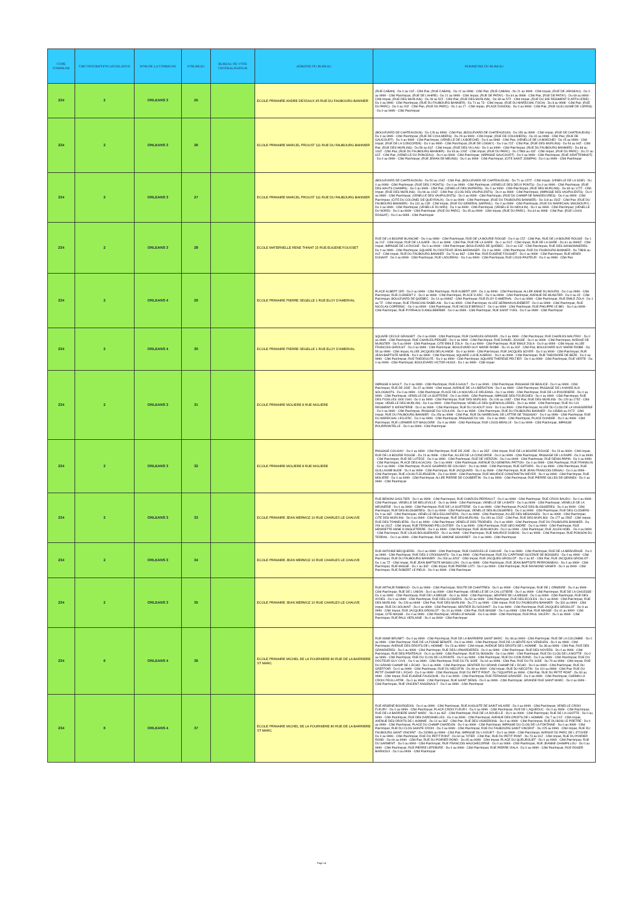| CODE COMMUNE | CIRCONSCRIPTION LEGISLATIVE | NOM DE LA COMMUNE | N°BUREAU | BUREAU DE VOTE CENTRALISATEUR | ADRESSE DU BUREAU | PERIMETRE DU BUREAU |
| --- | --- | --- | --- | --- | --- | --- |
| 234 | 2 | ORLEANS 3 | 25 | | ECOLE PRIMAIRE ANDRE DESSAUX 45 RUE DU FAUBOURG BANNIER | (RUE CABAN) - Du 0 au 10Z - Côté Pair, (RUE CABAN) - Du 12 au 9998 - Côté Pair, (RUE CABAN) - Du 21 au 9999 - Côté Impair, (RUE DE JARGEAU) - Du 0 au 9999 - Côté Pair/Impair, (RUE DE LAHIRE) - Du 21 au 9999 - Côté Impair, (RUE DE PATAY) - Du 64 au 9998 - Côté Pair, (RUE DE PATAY) - Du 69 au 9999 - Côté Impair, (RUE DES MURLINS) - Du 28 au 52Z - Côté Pair, (RUE DES MURLINS) - Du 39 au 57Z - Côté Impair, (RUE DU 30E REGIMENT D ARTILLERIE) - Du 0 au 9999 - Côté Pair/Impair, (RUE DU FAUBOURG BANNIER) - Du 71 au 73 - Côté Impair, (RUE DU MARECHAL FOCH) - Du 8 au 9998 - Côté Pair, (RUE DU PARC) - Du 0 au 20Z - Côté Pair, (RUE DU PARC) - Du 1 au 17 - Côté Impair, (PLACE DUNOIS) - Du 0 au 9998 - Côté Pair, (RUE GUILLAUME DE LORRIS) - Du 0 au 9999 - Côté Pair/Impair |
| 234 | 2 | ORLEANS 3 | 26 | | ECOLE PRIMAIRE MARCEL PROUST 111 RUE DU FAUBOURG BANNIER | (BOULEVARD DE CHATEAUDUN) - Du 128 au 9998 - Côté Pair, (BOULEVARD DE CHATEAUDUN) - Du 159 au 9999 - Côté Impair, (RUE DE CHATEAUDUN) - Du 0 au 9999 - Côté Pair/Impair, (RUE DE COULMIERS) - Du 29 au 9999 - Côté Impair, (RUE DE COULMIERS) - Du 40 au 9998 - Côté Pair, (RUE DE GAUCOURT) - Du 0 au 9999 - Côté Pair/Impair, (VENELLE DE LA BOECHE) - Du 6 au 9998 - Côté Pair, (VENELLE DE LA BOECHE) - Du 15 au 9999 - Côté Impair, (RUE DE LA CONCORDE) - Du 0 au 9999 - Côté Pair/Impair, (RUE DE LOIGNY) - Du 0 au 22Z - Côté Pair, (RUE DES MURLINS) - Du 54 au 94Z - Côté Pair, (RUE DES MURLINS) - Du 59 au 81Z - Côté Impair, (RUE DES VILLAS) - Du 0 au 9999 - Côté Pair/Impair, (RUE DU FAUBOURG BANNIER) - Du 88 au 116Z - Côté Pair, (RUE DU FAUBOURG BANNIER) - Du 93 au 129Z - Côté Impair, (RUE DU PARC) - Du 17BIS au 43Z - Côté Impair, (RUE DU PARC) - Du 22 au 62Z - Côté Pair, (VENELLE DU PONCEAU) - Du 0 au 9999 - Côté Pair/Impair, (IMPASSE GAUCOURT) - Du 0 au 9999 - Côté Pair/Impair, (RUE GRATTEMINOT) - Du 0 au 9999 - Côté Pair/Impair, (RUE JEHAN DE MEUNG) - Du 0 au 9999 - Côté Pair/Impair, (CITE SAINT JOSEPH) - Du 0 au 9999 - Côté Pair/Impair |
| 234 | 2 | ORLEANS 3 | 27 | | ECOLE PRIMAIRE MARCEL PROUST 111 RUE DU FAUBOURG BANNIER | (BOULEVARD DE CHATEAUDUN) - Du 50 au 126Z - Côté Pair, (BOULEVARD DE CHATEAUDUN) - Du 71 au 157Z - Côté Impair, (VENELLE DE LA SOIE) - Du 0 au 9999 - Côté Pair/Impair, (RUE DES 2 PONTS) - Du 0 au 9999 - Côté Pair/Impair, (VENELLE DES DEUX PONTS) - Du 0 au 9999 - Côté Pair/Impair, (RUE DES HAUTS CHAMPS) - Du 0 au 9999 - Côté Pair, (VENELLE DES MURIERS) - Du 0 au 9999 - Côté Pair/Impair, (RUE DES MURLINS) - Du 83 au 127Z - Côté Impair, (RUE DES MURLINS) - Du 96 au 104Z - Côté Pair, (CLOS DES VAUPULENTS) - Du 0 au 9999 - Côté Pair/Impair, (IMPASSE DES VAUPULENTS) - Du 0 au 9999 - Côté Pair/Impair, (VENELLE DES VAUPULENTS) - Du 0 au 9999 - Côté Pair/Impair, (RUE DU CHAMP DE MANOEUVRES) - Du 0 au 9999 - Côté Pair/Impair, (CITE DU COLONEL DE QUEYRAUX) - Du 0 au 9999 - Côté Pair/Impair, (RUE DU FAUBOURG BANNIER) - Du 118 au 154Z - Côté Pair, (RUE DU FAUBOURG BANNIER) - Du 131 au 135 - Côté Impair, (RUE DU GENERAL SARRAIL) - Du 0 au 9999 - Côté Pair/Impair, (RUE DU MARECHAL MAUNOURY) - Du 0 au 9999 - Côté Pair/Impair, (VENELLE DU MIDI) - Du 0 au 9999 - Côté Pair/Impair, (VENELLE DU MOULIN) - Du 0 au 9999 - Côté Pair/Impair, (VENELLE DU NORD) - Du 0 au 9999 - Côté Pair/Impair, (RUE DU PARC) - Du 45 au 9999 - Côté Impair, (RUE DU PARC) - Du 64 au 9998 - Côté Pair, (RUE LOUIS ROSSAT) - Du 0 au 9999 - Côté Pair/Impair |
| 234 | 2 | ORLEANS 3 | 28 | | ECOLE MATERNELLE RENE THINAT 15 RUE EUGENE FOUSSET | RUE DE LA BOURIE BLANCHE - Du 0 au 9999 - Côté Pair/Impair, RUE DE LA BOURIE ROUGE - Du 0 au 22Z - Côté Pair, RUE DE LA BOURIE ROUGE - Du 1 au 21Z - Côté Impair, RUE DE LA GARE - Du 0 au 9998 - Côté Pair, RUE DE LA GARE - Du 1 au 51Z - Côté Impair, RUE DE LA GARE - Du 61 au 9999Z - Côté Impair, IMPASSE DE LA RUCHE - Du 0 au 9999 - Côté Pair/Impair, BOULEVARD DE QUEBEC - Du 0 au 13Z - Côté Pair/Impair, RUE DES SANSONNIERES - Du 0 au 9999 - Côté Pair/Impair, SQUARE DU DOCTEUR JEAN BARANGER - Du 0 au 9999 - Côté Pair/Impair, RUE DU FAUBOURG BANNIER - Du 73BIS au 91Z - Côté Impair, RUE DU FAUBOURG BANNIER - Du 76 au 86Z - Côté Pair, RUE EUGENE FOUSSET - Du 0 au 9999 - Côté Pair/Impair, RUE HENRI DUNANT - Du 0 au 9999 - Côté Pair/Impair, RUE LADUREAU - Du 0 au 9999 - Côté Pair/Impair, RUE LOUIS PASTEUR - Du 0 au 9998 - Côté Pair |
| 234 | 2 | ORLEANS 4 | 29 | | ECOLE PRIMAIRE PIERRE SEGELLE 1 RUE ELOY D'AMERVAL | PLACE ALBERT 1ER - Du 0 au 9999 - Côté Pair/Impair, RUE ALBERT 1ER - Du 0 au 9999 - Côté Pair/Impair, ALLEE ANNE DU BOURG - Du 0 au 9999 - Côté Pair/Impair, RUE CLEMENT V - Du 0 au 9999 - Côté Pair/Impair, PLACE D ARC - Du 0 au 9999 - Côté Pair/Impair, AVENUE DE MUNSTER - Du 0 au 4Z - Côté Pair/Impair, BOULEVARD DE QUEBEC - Du 14 au 9999Z - Côté Pair/Impair, RUE ELOY D AMERVAL - Du 0 au 9999 - Côté Pair/Impair, RUE EMILE ZOLA - Du 1 au 7Z - Côté Impair, RUE FRANCOIS RABELAIS - Du 0 au 9999 - Côté Pair/Impair, ALLEE GERMAIN AUDEBERT - Du 0 au 9999 - Côté Pair/Impair, RUE NICOLAS COPERNIC - Du 0 au 9999 - Côté Pair/Impair, RUE NICOLE BERAULT - Du 0 au 9999 - Côté Pair/Impair, RUE PHILIPPE LE BEL - Du 0 au 9999 - Côté Pair/Impair, RUE PYRRHUS D ANGLEBERME - Du 0 au 9999 - Côté Pair/Impair, RUE SAINT YVES - Du 0 au 9999 - Côté Pair/Impair |
| 234 | 2 | ORLEANS 4 | 30 | | ECOLE PRIMAIRE PIERRE SEGELLE 1 RUE ELOY D'AMERVAL | SQUARE CECILE GRASSET - Du 0 au 9999 - Côté Pair/Impair, RUE CHARLES GRAVIER - Du 0 au 9999 - Côté Pair/Impair, RUE CHARLES MALFRAY - Du 0 au 9999 - Côté Pair/Impair, RUE CHARLES PENSEE - Du 0 au 9999 - Côté Pair/Impair, RUE DANIEL JOUSSE - Du 0 au 9999 - Côté Pair/Impair, AVENUE DE MUNSTER - Du 5 au 9999 - Côté Pair/Impair, CITE EMILE ZOLA - Du 0 au 9999 - Côté Pair/Impair, RUE EMILE ZOLA - Du 9 au 9999 - Côté Impair, ALLEE FRANCOIS GIROUST - Du 0 au 9999 - Côté Pair/Impair, BOULEVARD GUY MARIE RIOBE - Du 10 au 30Z - Côté Pair, BOULEVARD GUY MARIE RIOBE - Du 55 au 9999 - Côté Impair, ALLEE JACQUES DELALANDE - Du 0 au 9999 - Côté Pair/Impair, RUE JACQUES SOYER - Du 0 au 9999 - Côté Pair/Impair, RUE JEAN BAPTISTE MORIN - Du 0 au 9999 - Côté Pair/Impair, SQUARE LUCIE AUBRAC - Du 0 au 9999 - Côté Pair/Impair, RUE THEODORE DE BEZE - Du 0 au 9999 - Côté Pair/Impair, RUE THEODULFE - Du 0 au 9999 - Côté Pair/Impair, SQUARE THERESE PELTIER - Du 0 au 9999 - Côté Pair/Impair, RUE VERTE - Du 0 au 9999 - Côté Pair/Impair, BOULEVARD VICTOR HUGO - Du 1 au 9999 - Côté Impair |
| 234 | 2 | ORLEANS 3 | 31 | | ECOLE PRIMAIRE MOLIERE 8 RUE MOLIERE | IMPASSE A GAULT - Du 0 au 9999 - Côté Pair/Impair, RUE A GAULT - Du 0 au 9999 - Côté Pair/Impair, PASSAGE DE BEAUCE - Du 0 au 9999 - Côté Pair/Impair, RUE DE JOIE - Du 37 au 9999 - Côté Impair, AVENUE DE LA LIBERATION - Du 0 au 9999 - Côté Pair/Impair, PASSAGE DE LA MARE AUX SOLOGNOTS - Du 0 au 9999 - Côté Pair/Impair, PLACE DE LA NOUVELLE ORLEANS - Du 0 au 9999 - Côté Pair/Impair, RUE DE LA POUDRIERE - Du 0 au 9999 - Côté Pair/Impair, VENELLE DE LA SUIFFERIE - Du 0 au 9999 - Côté Pair/Impair, IMPASSE DES FOURCHES - Du 0 au 9999 - Côté Pair/Impair, RUE DES FUSILLES 1940 1944 - Du 0 au 9999 - Côté Pair/Impair, RUE DES MURLINS - Du 106 au 148Z - Côté Pair, RUE DES MURLINS - Du 129 au 175Z - Côté Impair, VENELLE DES MURLINS - Du 0 au 9999 - Côté Pair/Impair, VENELLE DES QUENOUILLERES - Du 0 au 9999 - Côté Pair/Impair, RUE DU 131 REGIMENT D INFANTERIE - Du 0 au 9999 - Côté Pair/Impair, RUE DU 18 AOUT 1944 - Du 0 au 9999 - Côté Pair/Impair, ALLEE DU CLOS DE LA VINAIGRERIE - Du 0 au 9999 - Côté Pair/Impair, PASSAGE DU COULON - Du 0 au 9999 - Côté Pair/Impair, RUE DU FAUBOURG BANNIER - Du 135BIS au 207Z - Côté Impair, RUE DU FAUBOURG BANNIER - Du 156 au 9998 - Côté Pair, RUE DU MARECHAL DE LATTRE DE TASSIGNY - Du 0 au 9999 - Côté Pair/Impair, RUE DU MARECHAL LECLERC - Du 0 au 9999 - Côté Pair/Impair, PASSAGE DU VAL - Du 0 au 9999 - Côté Pair/Impair, PLACE DUNDEE - Du 0 au 9999 - Côté Pair/Impair, RUE LORMIER DIT MAGLOIRE - Du 0 au 9999 - Côté Pair/Impair, RUE LOUIS BRAILLE - Du 0 au 9999 - Côté Pair/Impair, IMPASSE POURPOINTELLE - Du 0 au 9999 - Côté Pair/Impair |
| 234 | 2 | ORLEANS 3 | 32 | | ECOLE PRIMAIRE MOLIERE 8 RUE MOLIERE | PASSAGE COLIGNY - Du 0 au 9999 - Côté Pair/Impair, RUE DE JOIE - Du 1 au 35Z - Côté Impair, RUE DE LA BOURIE ROUGE - Du 23 au 9999 - Côté Impair, RUE DE LA BOURIE ROUGE - Du 24 au 9998 - Côté Pair, ALLEE DE LA CONCORDE - Du 0 au 9999 - Côté Pair/Impair, PASSAGE DE LA RAPE - Du 0 au 9999 - Côté Pair/Impair, RUE DE LUTECE - Du 0 au 9999 - Côté Pair/Impair, RUE DE VIERZON - Du 0 au 9999 - Côté Pair/Impair, RUE DENIS PAPIN - Du 0 au 9999 - Côté Pair/Impair, PLACE DES ACACIAS - Du 0 au 9999 - Côté Pair/Impair, AVENUE DU GENERAL PATTON - Du 0 au 9999 - Côté Pair/Impair, RUE FRANKLIN - Du 0 au 9999 - Côté Pair/Impair, PLACE GASPARD DE COLIGNY - Du 0 au 9999 - Côté Pair/Impair, RUE GIFFARD - Du 0 au 9999 - Côté Pair/Impair, RUE GUILLAUME BUDE - Du 0 au 9999 - Côté Pair/Impair, RUE JACQUARD - Du 0 au 9999 - Côté Pair/Impair, RUE JEAN FRANCOIS DENIAU - Du 0 au 9999 - Côté Pair/Impair, RUE LOUIS FLEURIGEON - Du 0 au 9999 - Côté Pair/Impair, RUE MAURICE CONSTANTIN WEYER - Du 0 au 9999 - Côté Pair/Impair, RUE MOLIERE - Du 0 au 9999 - Côté Pair/Impair, ALLEE PIERRE DE COUBERTIN - Du 0 au 9999 - Côté Pair/Impair, RUE PIERRE GILLES DE GENNES - Du 0 au 9999 - Côté Pair/Impair |
| 234 | 2 | ORLEANS 3 | 33 | | ECOLE PRIMAIRE JEAN MERMOZ 10 RUE CHARLES LE CHAUVE | RUE BENONI GAULTIER - Du 0 au 9999 - Côté Pair/Impair, RUE CHARLES PERRAULT - Du 0 au 9999 - Côté Pair/Impair, RUE CROIX BAUDU - Du 0 au 9999 - Côté Pair/Impair, VENELLE DE BELLEVILLE - Du 0 au 9999 - Côté Pair/Impair, VENELLE DE LA BATE - Du 0 au 9999 - Côté Pair/Impair, VENELLE DE LA MEUNERIE - Du 0 au 9999 - Côté Pair/Impair, RUE DE LA SUIFFERIE - Du 0 au 9999 - Côté Pair/Impair, PLACE DES BLOSSIERES - Du 0 au 9999 - Côté Pair/Impair, RUE DES BLOSSIERES - Du 0 au 9999 - Côté Pair/Impair, VENELLE DES BLOSSIERES - Du 0 au 9999 - Côté Pair/Impair, RUE DES CLOSIERS - Du 0 au 48Z - Côté Pair/Impair, VENELLE DES EGLANTIERS - Du 0 au 9999 - Côté Pair/Impair, ALLEE DES MESANGES - Du 0 au 9999 - Côté Pair/Impair, CITE DES MURLINS - Du 0 au 9999 - Côté Pair/Impair, RUE DES MURLINS - Du 150 au 226Z - Côté Pair, RUE DES MURLINS - Du 177 au 259Z - Côté Impair, RUE DES TONNELIERS - Du 0 au 9999 - Côté Pair/Impair, VENELLE DES TROENES - Du 0 au 9999 - Côté Pair/Impair, RUE DU FAUBOURG BANNIER - Du 209 au 261Z - Côté Impair, RUE FERNAND PELLOUTIER - Du 0 au 9999 - Côté Pair/Impair, RUE GEO ANDRE - Du 0 au 9999 - Côté Pair/Impair, RUE HENRIETTE ANNE D ANGLETERRE - Du 0 au 9999 - Côté Pair/Impair, RUE JEAN BOUIN - Du 0 au 9999 - Côté Pair/Impair, RUE JULES NOEL - Du 0 au 9999 - Côté Pair/Impair, RUE LOUIS BOUSSENARD - Du 0 au 9999 - Côté Pair/Impair, RUE MAURICE DUBOIS - Du 0 au 9999 - Côté Pair/Impair, RUE PONSON DU TERRAIL - Du 0 au 9999 - Côté Pair/Impair, RUE SIMONE SIGNORET - Du 0 au 9999 - Côté Pair/Impair |
| 234 | 2 | ORLEANS 3 | 34 | | ECOLE PRIMAIRE JEAN MERMOZ 10 RUE CHARLES LE CHAUVE | RUE ANTOINE BECQUEREL - Du 0 au 9999 - Côté Pair/Impair, RUE CHARLES LE CHAUVE - Du 0 au 9999 - Côté Pair/Impair, RUE DE LA BIENVENUE - Du 0 au 9999 - Côté Pair/Impair, RUE DES 3 CROISSANTS - Du 0 au 9999 - Côté Pair/Impair, RUE DU CAPITAINE GUSTAVE DE BOISSIEU - Du 0 au 9999 - Côté Pair/Impair, RUE DU FAUBOURG BANNIER - Du 263 au 329Z - Côté Impair, RUE JACQUES GROSLOT - Du 0 au 8Z - Côté Pair, RUE JACQUES GROSLOT - Du 1 au 7Z - Côté Impair, RUE JEAN BAPTISTE MASSILLON - Du 0 au 9999 - Côté Pair/Impair, RUE JEAN BAPTISTE PERRONNEAU - Du 0 au 9999 - Côté Pair/Impair, RUE MASSE - Du 1 au 39Z - Côté Impair, RUE PIERRE LOTI - Du 0 au 9999 - Côté Pair/Impair, RUE RAYMOND VANIER - Du 0 au 9999 - Côté Pair/Impair, RUE ROBERT LE PIEUX - Du 0 au 9999 - Côté Pair/Impair |
| 234 | 2 | ORLEANS 3 | 35 | | ECOLE PRIMAIRE JEAN MERMOZ 10 RUE CHARLES LE CHAUVE | RUE ARTHUR RIMBAUD - Du 0 au 9999 - Côté Pair/Impair, ROUTE DE CHARTRES - Du 0 au 9999 - Côté Pair/Impair, RUE DE L ORMEIRE - Du 0 au 9999 - Côté Pair/Impair, RUE DE L UNION - Du 0 au 9999 - Côté Pair/Impair, VENELLE DE LA CALLOTIERE - Du 0 au 9999 - Côté Pair/Impair, RUE DE LA CHILESSE - Du 0 au 9999 - Côté Pair/Impair, RUE DE LA MESSE - Du 0 au 9999 - Côté Pair/Impair, SENTIER DE LA MESSE - Du 0 au 9999 - Côté Pair/Impair, RUE DES AYDES - Du 0 au 9999 - Côté Pair/Impair, RUE DES CLOSIERS - Du 50 au 9999 - Côté Pair/Impair, RUE DES ECOLES - Du 0 au 9999 - Côté Pair/Impair, RUE DES MURLINS - Du 228 au 9998 - Côté Pair, RUE DES MURLINS - Du 271 au 9999 - Côté Impair, RUE DU FAUBOURG BANNIER - Du 331 au 9999 - Côté Impair, RUE DU SOUHAIT - Du 0 au 9999 - Côté Pair/Impair, SENTIER DU SOUHAIT - Du 0 au 9999 - Côté Pair/Impair, RUE JACQUES GROSLOT - Du 9 au 9999 - Côté Impair, RUE JACQUES GROSLOT - Du 10 au 9998 - Côté Pair, RUE MASSE - Du 0 au 9998 - Côté Pair, RUE MASSE - Du 41 au 9999 - Côté Impair, CITE MASSE - Du 0 au 9999 - Côté Pair/Impair, VENELLE MASSE - Du 0 au 9999 - Côté Pair/Impair, RUE PAUL VALERY - Du 0 au 9999 - Côté Pair/Impair, RUE PAUL VERLAINE - Du 0 au 9999 - Côté Pair/Impair |
| 234 | 6 | ORLEANS 4 | 36 | | ECOLE PRIMAIRE MICHEL DE LA FOURNIERE 80 RUE DE LA BARRIERE ST MARC | RUE ANNE BRUNET - Du 0 au 9999 - Côté Pair/Impair, RUE DE LA BARRIERE SAINT MARC - Du 48 au 9999 - Côté Pair/Impair, RUE DE LA COLOMBE - Du 0 au 9999 - Côté Pair/Impair, RUE DE LA FOSSE BENATE - Du 0 au 9999 - Côté Pair/Impair, RUE DE LA SENTE AUX VENEURS - Du 0 au 9999 - Côté Pair/Impair, AVENUE DES DROITS DE L HOMME - Du 23 au 9999 - Côté Impair, AVENUE DES DROITS DE L HOMME - Du 38 au 9998 - Côté Pair, RUE DES GRANDIERES - Du 0 au 9999 - Côté Pair/Impair, RUE DES LIPHARDIERES - Du 0 au 9999 - Côté Pair/Impair, RUE DES NOYERS - Du 0 au 9999 - Côté Pair/Impair, RUE DES PRATEAUX - Du 0 au 9999 - Côté Pair/Impair, RUE DU BIGNON - Du 0 au 9999 - Côté Pair/Impair, RUE DU CLOS DE LA MOTTE - Du 0 au 9999 - Côté Pair/Impair, RUE DU CLOS DE LA POINTE - Du 0 au 9999 - Côté Pair/Impair, RUE DU COIN ROND - Du 0 au 9999 - Côté Pair/Impair, RUE DU DOCTEUR GUY CIVIL - Du 0 au 9999 - Côté Pair/Impair, RUE DU FIL SOIE - Du 64 au 9998 - Côté Pair, RUE DU FIL SOIE - Du 79 au 9999 - Côté Impair, RUE DU GRAND CHAMP DE L ECHO - Du 0 au 9999 - Côté Pair/Impair, SENTIER DU GRAND CHAMP DE L ECHO - Du 0 au 9999 - Côté Pair/Impair, RUE DU GREFFOIR - Du 0 au 9999 - Côté Pair/Impair, RUE DU NECOTIN - Du 99 au 9999 - Côté Impair, RUE DU NECOTIN - Du 110 au 9998 - Côté Pair, RUE DU PETIT CHAMP DE L ECHO - Du 0 au 9999 - Côté Pair/Impair, RUE DU PETIT PONT - Du 74QUATER au 9998 - Côté Pair, RUE DU PETIT PONT - Du 93 au 9999 - Côté Impair, RUE EUGENE FAUGOUIN - Du 0 au 9999 - Côté Pair/Impair, RUE FERNAND GRAVIER - Du 0 au 9999 - Côté Pair/Impair, CHEMIN LA CROIX FEUILLATRE - Du 0 au 9999 - Côté Pair/Impair, RUE SAINT DENIS - Du 0 au 9999 - Côté Pair/Impair, GRANDE RUE SAINT MARC - Du 0 au 9999 - Côté Pair/Impair, RUE VINCENT ANGENAULT - Du 0 au 9999 - Côté Pair/Impair |
| 234 | 6 | ORLEANS 4 | 37 | | ECOLE PRIMAIRE MICHEL DE LA FOURNIERE 80 RUE DE LA BARRIERE ST MARC | RUE ARSENE BOURGEOIS - Du 0 au 9999 - Côté Pair/Impair, RUE AUGUSTE DE SAINT HILAIRE - Du 0 au 9999 - Côté Pair/Impair, VENELLE CROIX FLEURY - Du 0 au 9999 - Côté Pair/Impair, PLACE CROIX FLEURY - Du 0 au 9999 - Côté Pair/Impair, RUE DE L AQUEDUC - Du 0 au 9999 - Côté Pair/Impair, RUE DE LA BARRIERE SAINT MARC - Du 0 au 46Z - Côté Pair/Impair, RUE DE LA DOUELLE - Du 0 au 9999 - Côté Pair/Impair, RUE DE LA LISOTTE - Du 0 au 9999 - Côté Pair/Impair, RUE DES DARDANELLES - Du 0 au 9999 - Côté Pair/Impair, AVENUE DES DROITS DE L HOMME - Du 7 au 21Z - Côté Impair, AVENUE DES DROITS DE L HOMME - Du 14 au 36Z - Côté Pair, RUE DES VIGNERONS - Du 0 au 9999 - Côté Pair/Impair, RUE DU BOIS LE PRETRE - Du 0 au 9999 - Côté Pair/Impair, PLACE DU CHAMP CHARDON - Du 0 au 9999 - Côté Pair/Impair, IMPASSE DU CLOS DE LA FONTAINE - Du 0 au 9999 - Côté Pair/Impair, RUE DU CLOS SAINTE CROIX - Du 0 au 9999 - Côté Pair/Impair, RUE DU FAUBOURG SAINT VINCENT - Du 225 au 9999 - Côté Impair, RUE DU FAUBOURG SAINT VINCENT - Du 232BIS au 9998 - Côté Pair, IMPASSE DU LIVOUET - Du 0 au 9999 - Côté Pair/Impair, AVENUE DU PARC DE L ETUVEE - Du 0 au 9999 - Côté Pair/Impair, RUE DU PETIT PONT - Du 60 au 74TER - Côté Pair, RUE DU PETIT PONT - Du 73 au 91Z - Côté Impair, RUE DU POIRIER ROND - Du 64 au 9999 - Côté Pair, RUE DU POIRIER ROND - Du 65 au 9999 - Côté Impair, PLACE DU QUEUROUET - Du 0 au 9999 - Côté Pair/Impair, RUE DU SARMENT - Du 0 au 9999 - Côté Pair/Impair, RUE FRANCOIS HAUCHECORNE - Du 0 au 9999 - Côté Pair/Impair, RUE JEANNE CHAMPILLOU - Du 0 au 9999 - Côté Pair/Impair, RUE PIERRE LEFEBVRE - Du 0 au 9999 - Côté Pair/Impair, RUE PIERRE VIALA - Du 0 au 9999 - Côté Pair/Impair, RUE ROGER BARNOUX - Du 0 au 9999 - Côté Pair/Impair |
Page 14